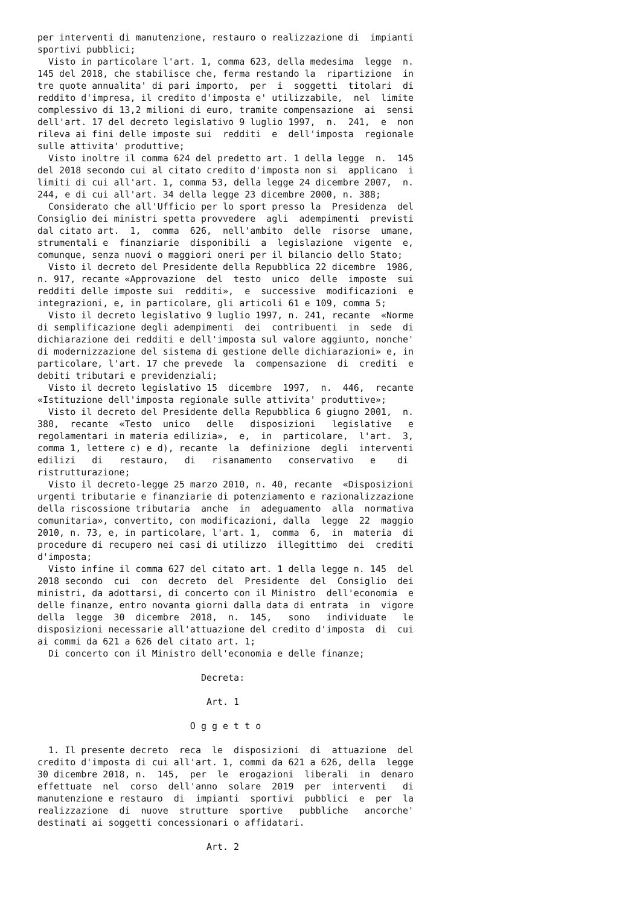per interventi di manutenzione, restauro o realizzazione di  impianti
sportivi pubblici;
  Visto in particolare l'art. 1, comma 623, della medesima  legge  n.
145 del 2018, che stabilisce che, ferma restando la  ripartizione  in
tre quote annualita' di pari importo,  per  i  soggetti  titolari  di
reddito d'impresa, il credito d'imposta e' utilizzabile,  nel  limite
complessivo di 13,2 milioni di euro, tramite compensazione  ai  sensi
dell'art. 17 del decreto legislativo 9 luglio 1997,  n.  241,  e  non
rileva ai fini delle imposte sui  redditi  e  dell'imposta  regionale
sulle attivita' produttive;
  Visto inoltre il comma 624 del predetto art. 1 della legge  n.  145
del 2018 secondo cui al citato credito d'imposta non si  applicano  i
limiti di cui all'art. 1, comma 53, della legge 24 dicembre 2007,  n.
244, e di cui all'art. 34 della legge 23 dicembre 2000, n. 388;
  Considerato che all'Ufficio per lo sport presso la  Presidenza  del
Consiglio dei ministri spetta provvedere  agli  adempimenti  previsti
dal citato art.  1,  comma  626,  nell'ambito  delle  risorse  umane,
strumentali e  finanziarie  disponibili  a  legislazione  vigente  e,
comunque, senza nuovi o maggiori oneri per il bilancio dello Stato;
  Visto il decreto del Presidente della Repubblica 22 dicembre  1986,
n. 917, recante «Approvazione  del  testo  unico  delle  imposte  sui
redditi delle imposte sui  redditi»,  e  successive  modificazioni  e
integrazioni, e, in particolare, gli articoli 61 e 109, comma 5;
  Visto il decreto legislativo 9 luglio 1997, n. 241, recante  «Norme
di semplificazione degli adempimenti  dei  contribuenti  in  sede  di
dichiarazione dei redditi e dell'imposta sul valore aggiunto, nonche'
di modernizzazione del sistema di gestione delle dichiarazioni» e, in
particolare, l'art. 17 che prevede  la  compensazione  di  crediti  e
debiti tributari e previdenziali;
  Visto il decreto legislativo 15  dicembre  1997,  n.  446,  recante
«Istituzione dell'imposta regionale sulle attivita' produttive»;
  Visto il decreto del Presidente della Repubblica 6 giugno 2001,  n.
380,  recante  «Testo  unico   delle   disposizioni   legislative   e
regolamentari in materia edilizia»,  e,  in  particolare,  l'art.  3,
comma 1, lettere c) e d), recante  la  definizione  degli  interventi
edilizi   di   restauro,   di   risanamento   conservativo   e    di
ristrutturazione;
  Visto il decreto-legge 25 marzo 2010, n. 40, recante  «Disposizioni
urgenti tributarie e finanziarie di potenziamento e razionalizzazione
della riscossione tributaria  anche  in  adeguamento  alla  normativa
comunitaria», convertito, con modificazioni, dalla  legge  22  maggio
2010, n. 73, e, in particolare, l'art. 1,  comma  6,  in  materia  di
procedure di recupero nei casi di utilizzo  illegittimo  dei  crediti
d'imposta;
  Visto infine il comma 627 del citato art. 1 della legge n. 145  del
2018 secondo  cui  con  decreto  del  Presidente  del  Consiglio  dei
ministri, da adottarsi, di concerto con il Ministro  dell'economia  e
delle finanze, entro novanta giorni dalla data di entrata  in  vigore
della  legge  30  dicembre  2018,  n.  145,   sono   individuate   le
disposizioni necessarie all'attuazione del credito d'imposta  di  cui
ai commi da 621 a 626 del citato art. 1;
  Di concerto con il Ministro dell'economia e delle finanze;

                              Decreta:

                               Art. 1

                            O g g e t t o

  1. Il presente decreto  reca  le  disposizioni  di  attuazione  del
credito d'imposta di cui all'art. 1, commi da 621 a 626, della  legge
30 dicembre 2018, n.  145,  per  le  erogazioni  liberali  in  denaro
effettuate  nel  corso  dell'anno  solare  2019  per  interventi   di
manutenzione e restauro  di  impianti  sportivi  pubblici  e  per  la
realizzazione  di  nuove  strutture  sportive   pubbliche   ancorche'
destinati ai soggetti concessionari o affidatari.

                               Art. 2